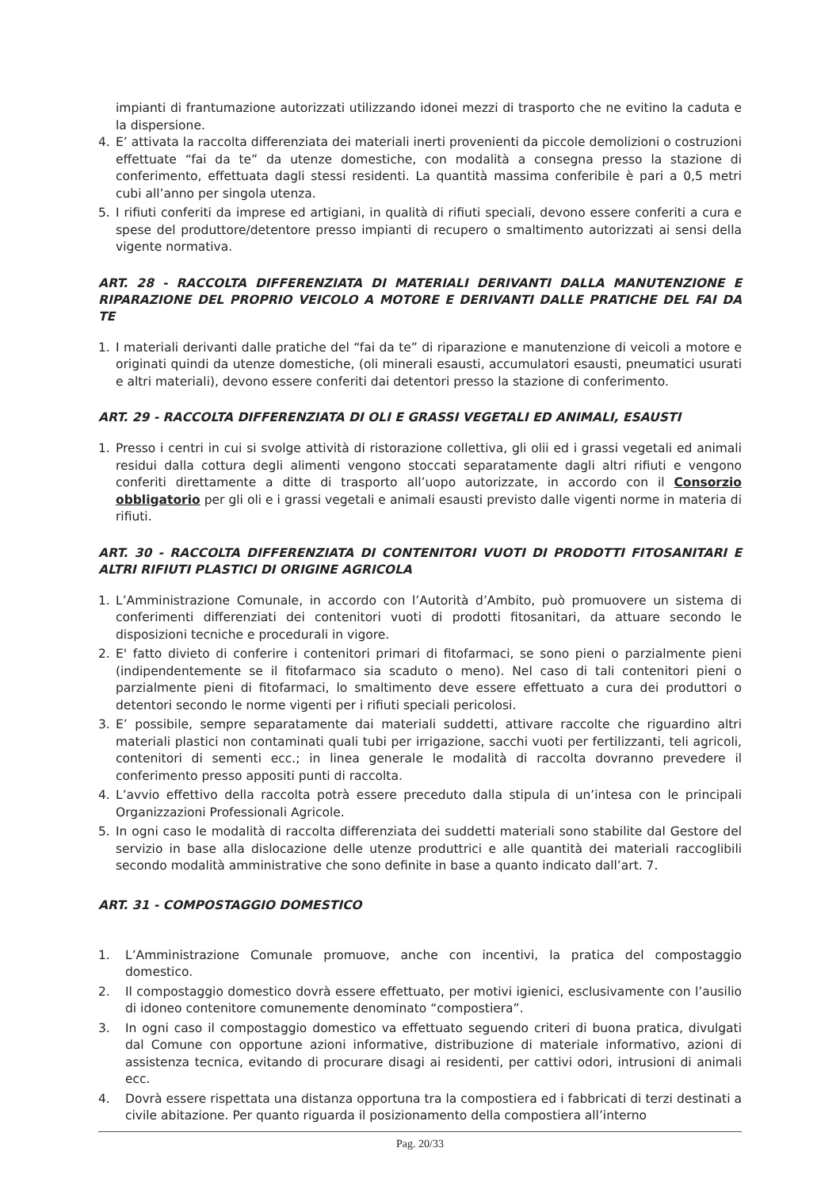impianti di frantumazione autorizzati utilizzando idonei mezzi di trasporto che ne evitino la caduta e la dispersione.
4. E’ attivata la raccolta differenziata dei materiali inerti provenienti da piccole demolizioni o costruzioni effettuate “fai da te” da utenze domestiche, con modalità a consegna presso la stazione di conferimento, effettuata dagli stessi residenti. La quantità massima conferibile è pari a 0,5 metri cubi all’anno per singola utenza.
5. I rifiuti conferiti da imprese ed artigiani, in qualità di rifiuti speciali, devono essere conferiti a cura e spese del produttore/detentore presso impianti di recupero o smaltimento autorizzati ai sensi della vigente normativa.
ART. 28 - RACCOLTA DIFFERENZIATA DI MATERIALI DERIVANTI DALLA MANUTENZIONE E RIPARAZIONE DEL PROPRIO VEICOLO A MOTORE E DERIVANTI DALLE PRATICHE DEL FAI DA TE
1. I materiali derivanti dalle pratiche del “fai da te” di riparazione e manutenzione di veicoli a motore e originati quindi da utenze domestiche, (oli minerali esausti, accumulatori esausti, pneumatici usurati e altri materiali), devono essere conferiti dai detentori presso la stazione di conferimento.
ART. 29 - RACCOLTA DIFFERENZIATA DI OLI E GRASSI VEGETALI ED ANIMALI, ESAUSTI
1. Presso i centri in cui si svolge attività di ristorazione collettiva, gli olii ed i grassi vegetali ed animali residui dalla cottura degli alimenti vengono stoccati separatamente dagli altri rifiuti e vengono conferiti direttamente a ditte di trasporto all’uopo autorizzate, in accordo con il Consorzio obbligatorio per gli oli e i grassi vegetali e animali esausti previsto dalle vigenti norme in materia di rifiuti.
ART. 30 - RACCOLTA DIFFERENZIATA DI CONTENITORI VUOTI DI PRODOTTI FITOSANITARI E ALTRI RIFIUTI PLASTICI DI ORIGINE AGRICOLA
1. L’Amministrazione Comunale, in accordo con l’Autorità d’Ambito, può promuovere un sistema di conferimenti differenziati dei contenitori vuoti di prodotti fitosanitari, da attuare secondo le disposizioni tecniche e procedurali in vigore.
2. E' fatto divieto di conferire i contenitori primari di fitofarmaci, se sono pieni o parzialmente pieni (indipendentemente se il fitofarmaco sia scaduto o meno). Nel caso di tali contenitori pieni o parzialmente pieni di fitofarmaci, lo smaltimento deve essere effettuato a cura dei produttori o detentori secondo le norme vigenti per i rifiuti speciali pericolosi.
3. E’ possibile, sempre separatamente dai materiali suddetti, attivare raccolte che riguardino altri materiali plastici non contaminati quali tubi per irrigazione, sacchi vuoti per fertilizzanti, teli agricoli, contenitori di sementi ecc.; in linea generale le modalità di raccolta dovranno prevedere il conferimento presso appositi punti di raccolta.
4. L’avvio effettivo della raccolta potrà essere preceduto dalla stipula di un’intesa con le principali Organizzazioni Professionali Agricole.
5. In ogni caso le modalità di raccolta differenziata dei suddetti materiali sono stabilite dal Gestore del servizio in base alla dislocazione delle utenze produttrici e alle quantità dei materiali raccoglibili secondo modalità amministrative che sono definite in base a quanto indicato dall’art. 7.
ART. 31 - COMPOSTAGGIO DOMESTICO
1. L’Amministrazione Comunale promuove, anche con incentivi, la pratica del compostaggio domestico.
2. Il compostaggio domestico dovrà essere effettuato, per motivi igienici, esclusivamente con l’ausilio di idoneo contenitore comunemente denominato “compostiera”.
3. In ogni caso il compostaggio domestico va effettuato seguendo criteri di buona pratica, divulgati dal Comune con opportune azioni informative, distribuzione di materiale informativo, azioni di assistenza tecnica, evitando di procurare disagi ai residenti, per cattivi odori, intrusioni di animali ecc.
4. Dovrà essere rispettata una distanza opportuna tra la compostiera ed i fabbricati di terzi destinati a civile abitazione. Per quanto riguarda il posizionamento della compostiera all’interno
Pag. 20/33